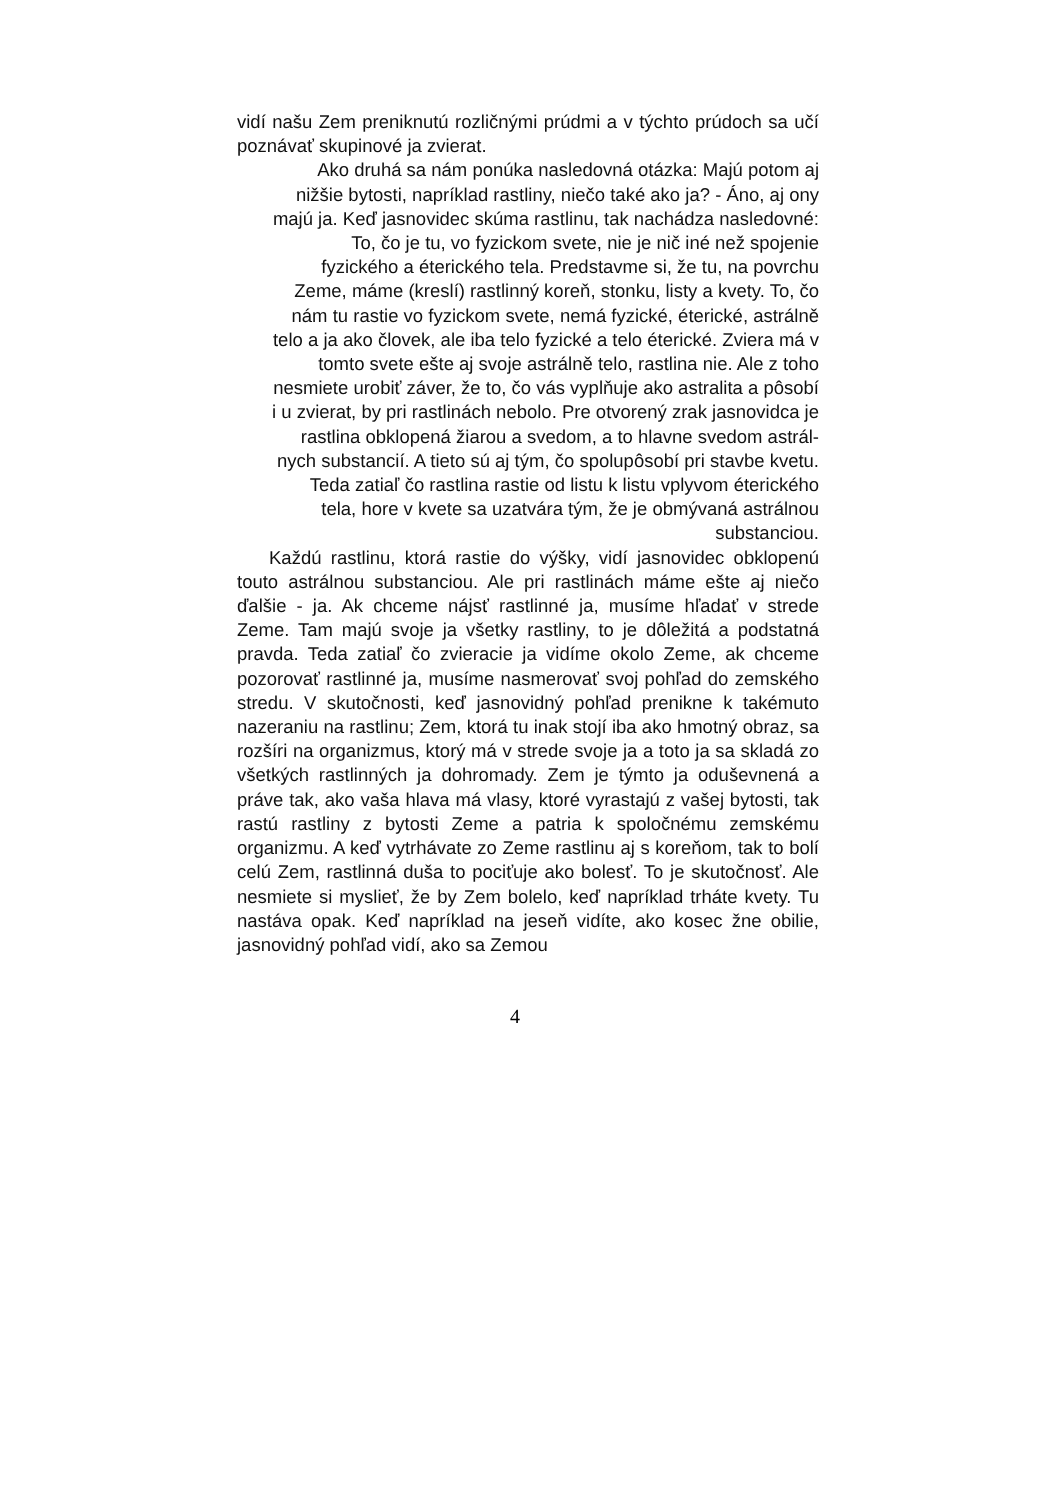vidí našu Zem preniknutú rozličnými prúdmi a v týchto prúdoch sa učí poznávať skupinové ja zvierat.
Ako druhá sa nám ponúka nasledovná otázka: Majú potom aj
nižšie bytosti, napríklad rastliny, niečo také ako ja? - Áno, aj ony
majú ja. Keď jasnovidec skúma rastlinu, tak nachádza nasledovné:
To, čo je tu, vo fyzickom svete, nie je nič iné než spojenie
fyzického a éterického tela. Predstavme si, že tu, na povrchu
Zeme, máme (kreslí) rastlinný koreň, stonku, listy a kvety. To, čo
nám tu rastie vo fyzickom svete, nemá fyzické, éterické, astrálně
telo a ja ako človek, ale iba telo fyzické a telo éterické. Zviera má v
tomto svete ešte aj svoje astrálně telo, rastlina nie. Ale z toho
nesmiete urobiť záver, že to, čo vás vyplňuje ako astralita a pôsobí
i u zvierat, by pri rastlinách nebolo. Pre otvorený zrak jasnovidca je
rastlina obklopená žiarou a svedom, a to hlavne svedom astrál-
nych substancií. A tieto sú aj tým, čo spolupôsobí pri stavbe kvetu.
Teda zatiaľ čo rastlina rastie od listu k listu vplyvom éterického
tela, hore v kvete sa uzatvára tým, že je obmývaná astrálnou
substanciou.
Každú rastlinu, ktorá rastie do výšky, vidí jasnovidec obklopenú touto astrálnou substanciou. Ale pri rastlinách máme ešte aj niečo ďalšie - ja. Ak chceme nájsť rastlinné ja, musíme hľadať v strede Zeme. Tam majú svoje ja všetky rastliny, to je dôležitá a podstatná pravda. Teda zatiaľ čo zvieracie ja vidíme okolo Zeme, ak chceme pozorovať rastlinné ja, musíme nasmerovať svoj pohľad do zemského stredu. V skutočnosti, keď jasnovidný pohľad prenikne k takémuto nazeraniu na rastlinu; Zem, ktorá tu inak stojí iba ako hmotný obraz, sa rozšíri na organizmus, ktorý má v strede svoje ja a toto ja sa skladá zo všetkých rastlinných ja dohromady. Zem je týmto ja oduševnená a práve tak, ako vaša hlava má vlasy, ktoré vyrastajú z vašej bytosti, tak rastú rastliny z bytosti Zeme a patria k spoločnému zemskému organizmu. A keď vytrhávate zo Zeme rastlinu aj s koreňom, tak to bolí celú Zem, rastlinná duša to pociťuje ako bolesť. To je skutočnosť. Ale nesmiete si myslieť, že by Zem bolelo, keď napríklad trháte kvety. Tu nastáva opak. Keď napríklad na jeseň vidíte, ako kosec žne obilie, jasnovidný pohľad vidí, ako sa Zemou
4